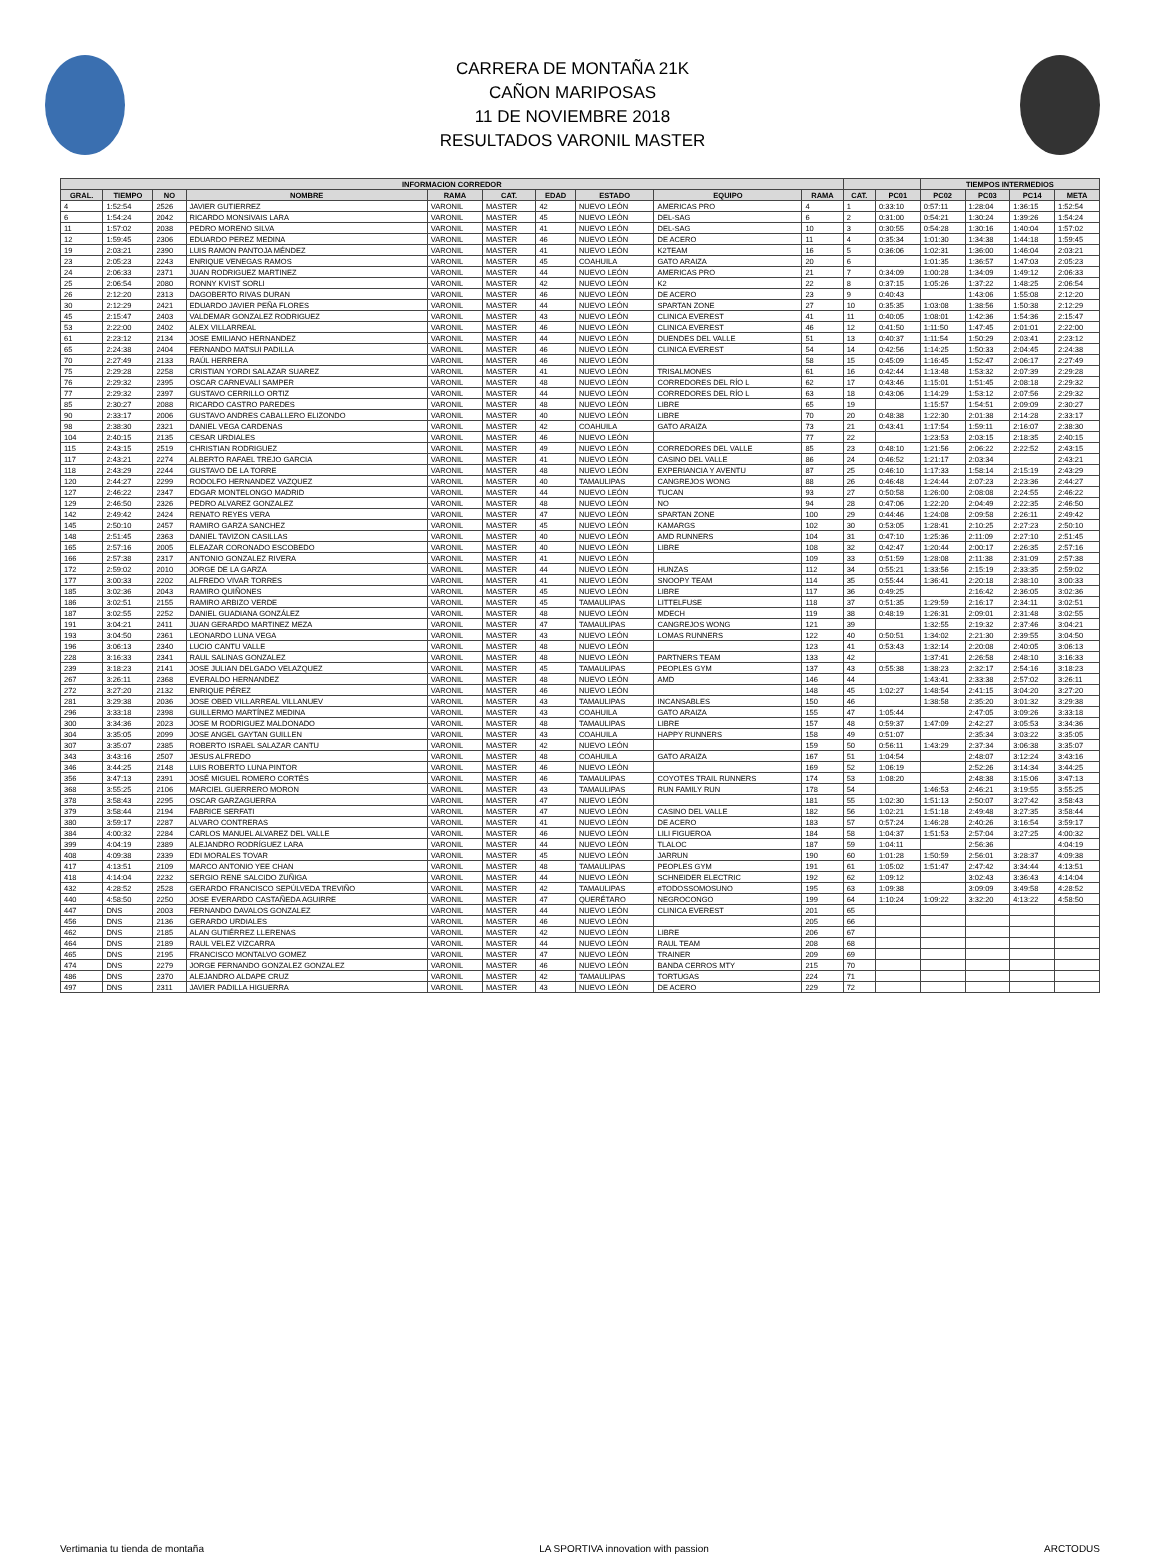CARRERA DE MONTAÑA 21K
CAÑON MARIPOSAS
11 DE NOVIEMBRE 2018
RESULTADOS VARONIL MASTER
| INFORMACION CORREDOR | | | | | | | | | | | | TIEMPOS INTERMEDIOS | | | |
| --- | --- | --- | --- | --- | --- | --- | --- | --- | --- | --- | --- | --- | --- | --- | --- |
| GRAL. | TIEMPO | NO | NOMBRE | RAMA | CAT. | EDAD | ESTADO | EQUIPO | RAMA | CAT. | PC01 | PC02 | PC03 | PC14 | META |
| 4 | 1:52:54 | 2526 | JAVIER GUTIERREZ | VARONIL | MASTER | 42 | NUEVO LEÓN | AMERICAS PRO | 4 | 1 | 0:33:10 | 0:57:11 | 1:28:04 | 1:36:15 | 1:52:54 |
| 6 | 1:54:24 | 2042 | RICARDO MONSIVAIS LARA | VARONIL | MASTER | 45 | NUEVO LEÓN | DEL-SAG | 6 | 2 | 0:31:00 | 0:54:21 | 1:30:24 | 1:39:26 | 1:54:24 |
| 11 | 1:57:02 | 2038 | PEDRO MORENO SILVA | VARONIL | MASTER | 41 | NUEVO LEÓN | DEL-SAG | 10 | 3 | 0:30:55 | 0:54:28 | 1:30:16 | 1:40:04 | 1:57:02 |
| 12 | 1:59:45 | 2306 | EDUARDO PEREZ MEDINA | VARONIL | MASTER | 46 | NUEVO LEÓN | DE ACERO | 11 | 4 | 0:35:34 | 1:01:30 | 1:34:38 | 1:44:18 | 1:59:45 |
| 19 | 2:03:21 | 2390 | LUIS RAMON PANTOJA MÉNDEZ | VARONIL | MASTER | 41 | NUEVO LEÓN | K2TEAM | 16 | 5 | 0:36:06 | 1:02:31 | 1:36:00 | 1:46:04 | 2:03:21 |
| 23 | 2:05:23 | 2243 | ENRIQUE VENEGAS RAMOS | VARONIL | MASTER | 45 | COAHUILA | GATO ARAIZA | 20 | 6 | | 1:01:35 | 1:36:57 | 1:47:03 | 2:05:23 |
| 24 | 2:06:33 | 2371 | JUAN RODRIGUEZ MARTINEZ | VARONIL | MASTER | 44 | NUEVO LEÓN | AMERICAS PRO | 21 | 7 | 0:34:09 | 1:00:28 | 1:34:09 | 1:49:12 | 2:06:33 |
| 25 | 2:06:54 | 2080 | RONNY KVIST SORLI | VARONIL | MASTER | 42 | NUEVO LEÓN | K2 | 22 | 8 | 0:37:15 | 1:05:26 | 1:37:22 | 1:48:25 | 2:06:54 |
| 26 | 2:12:20 | 2313 | DAGOBERTO RIVAS DURAN | VARONIL | MASTER | 46 | NUEVO LEÓN | DE ACERO | 23 | 9 | 0:40:43 | | 1:43:06 | 1:55:08 | 2:12:20 |
| 30 | 2:12:29 | 2421 | EDUARDO JAVIER PEÑA FLORES | VARONIL | MASTER | 44 | NUEVO LEÓN | SPARTAN ZONE | 27 | 10 | 0:35:35 | 1:03:08 | 1:38:56 | 1:50:38 | 2:12:29 |
| 45 | 2:15:47 | 2403 | VALDEMAR GONZALEZ RODRIGUEZ | VARONIL | MASTER | 43 | NUEVO LEÓN | CLINICA EVEREST | 41 | 11 | 0:40:05 | 1:08:01 | 1:42:36 | 1:54:36 | 2:15:47 |
| 53 | 2:22:00 | 2402 | ALEX VILLARREAL | VARONIL | MASTER | 46 | NUEVO LEÓN | CLINICA EVEREST | 46 | 12 | 0:41:50 | 1:11:50 | 1:47:45 | 2:01:01 | 2:22:00 |
| 61 | 2:23:12 | 2134 | JOSE EMILIANO HERNANDEZ | VARONIL | MASTER | 44 | NUEVO LEÓN | DUENDES DEL VALLE | 51 | 13 | 0:40:37 | 1:11:54 | 1:50:29 | 2:03:41 | 2:23:12 |
| 65 | 2:24:38 | 2404 | FERNANDO MATSUI PADILLA | VARONIL | MASTER | 46 | NUEVO LEÓN | CLINICA EVEREST | 54 | 14 | 0:42:56 | 1:14:25 | 1:50:33 | 2:04:45 | 2:24:38 |
| 70 | 2:27:49 | 2133 | RAÚL HERRERA | VARONIL | MASTER | 46 | NUEVO LEÓN | | 58 | 15 | 0:45:09 | 1:16:45 | 1:52:47 | 2:06:17 | 2:27:49 |
| 75 | 2:29:28 | 2258 | CRISTIAN YORDI SALAZAR SUAREZ | VARONIL | MASTER | 41 | NUEVO LEÓN | TRISALMONES | 61 | 16 | 0:42:44 | 1:13:48 | 1:53:32 | 2:07:39 | 2:29:28 |
| 76 | 2:29:32 | 2395 | OSCAR CARNEVALI SAMPER | VARONIL | MASTER | 48 | NUEVO LEÓN | CORREDORES DEL RÍO L | 62 | 17 | 0:43:46 | 1:15:01 | 1:51:45 | 2:08:18 | 2:29:32 |
| 77 | 2:29:32 | 2397 | GUSTAVO CERRILLO ORTIZ | VARONIL | MASTER | 44 | NUEVO LEÓN | CORREDORES DEL RÍO L | 63 | 18 | 0:43:06 | 1:14:29 | 1:53:12 | 2:07:56 | 2:29:32 |
| 85 | 2:30:27 | 2088 | RICARDO CASTRO PAREDES | VARONIL | MASTER | 48 | NUEVO LEÓN | LIBRE | 65 | 19 | | 1:15:57 | 1:54:51 | 2:09:09 | 2:30:27 |
| 90 | 2:33:17 | 2006 | GUSTAVO ANDRES CABALLERO ELIZONDO | VARONIL | MASTER | 40 | NUEVO LEÓN | LIBRE | 70 | 20 | 0:48:38 | 1:22:30 | 2:01:38 | 2:14:28 | 2:33:17 |
| 98 | 2:38:30 | 2321 | DANIEL VEGA CARDENAS | VARONIL | MASTER | 42 | COAHUILA | GATO ARAIZA | 73 | 21 | 0:43:41 | 1:17:54 | 1:59:11 | 2:16:07 | 2:38:30 |
| 104 | 2:40:15 | 2135 | CESAR URDIALES | VARONIL | MASTER | 46 | NUEVO LEÓN | | 77 | 22 | | 1:23:53 | 2:03:15 | 2:18:35 | 2:40:15 |
| 115 | 2:43:15 | 2519 | CHRISTIAN RODRIGUEZ | VARONIL | MASTER | 49 | NUEVO LEÓN | CORREDORES DEL VALLE | 85 | 23 | 0:48:10 | 1:21:56 | 2:06:22 | 2:22:52 | 2:43:15 |
| 117 | 2:43:21 | 2274 | ALBERTO RAFAEL TREJO GARCIA | VARONIL | MASTER | 41 | NUEVO LEÓN | CASINO DEL VALLE | 86 | 24 | 0:46:52 | 1:21:17 | 2:03:34 | | 2:43:21 |
| 118 | 2:43:29 | 2244 | GUSTAVO DE LA TORRE | VARONIL | MASTER | 48 | NUEVO LEÓN | EXPERIANCIA Y AVENTU | 87 | 25 | 0:46:10 | 1:17:33 | 1:58:14 | 2:15:19 | 2:43:29 |
| 120 | 2:44:27 | 2299 | RODOLFO HERNANDEZ VAZQUEZ | VARONIL | MASTER | 40 | TAMAULIPAS | CANGREJOS WONG | 88 | 26 | 0:46:48 | 1:24:44 | 2:07:23 | 2:23:36 | 2:44:27 |
| 127 | 2:46:22 | 2347 | EDGAR MONTELONGO MADRID | VARONIL | MASTER | 44 | NUEVO LEÓN | TUCAN | 93 | 27 | 0:50:58 | 1:26:00 | 2:08:08 | 2:24:55 | 2:46:22 |
| 129 | 2:46:50 | 2326 | PEDRO ALVAREZ GONZALEZ | VARONIL | MASTER | 48 | NUEVO LEÓN | NO | 94 | 28 | 0:47:06 | 1:22:20 | 2:04:49 | 2:22:35 | 2:46:50 |
| 142 | 2:49:42 | 2424 | RENATO REYES VERA | VARONIL | MASTER | 47 | NUEVO LEÓN | SPARTAN ZONE | 100 | 29 | 0:44:46 | 1:24:08 | 2:09:58 | 2:26:11 | 2:49:42 |
| 145 | 2:50:10 | 2457 | RAMIRO GARZA SANCHEZ | VARONIL | MASTER | 45 | NUEVO LEÓN | KAMARGS | 102 | 30 | 0:53:05 | 1:28:41 | 2:10:25 | 2:27:23 | 2:50:10 |
| 148 | 2:51:45 | 2363 | DANIEL TAVIZON CASILLAS | VARONIL | MASTER | 40 | NUEVO LEÓN | AMD RUNNERS | 104 | 31 | 0:47:10 | 1:25:36 | 2:11:09 | 2:27:10 | 2:51:45 |
| 165 | 2:57:16 | 2005 | ELEAZAR CORONADO ESCOBEDO | VARONIL | MASTER | 40 | NUEVO LEÓN | LIBRE | 108 | 32 | 0:42:47 | 1:20:44 | 2:00:17 | 2:26:35 | 2:57:16 |
| 166 | 2:57:38 | 2317 | ANTONIO GONZALEZ RIVERA | VARONIL | MASTER | 41 | NUEVO LEÓN | | 109 | 33 | 0:51:59 | 1:28:08 | 2:11:38 | 2:31:09 | 2:57:38 |
| 172 | 2:59:02 | 2010 | JORGE DE LA GARZA | VARONIL | MASTER | 44 | NUEVO LEÓN | HUNZAS | 112 | 34 | 0:55:21 | 1:33:56 | 2:15:19 | 2:33:35 | 2:59:02 |
| 177 | 3:00:33 | 2202 | ALFREDO VIVAR TORRES | VARONIL | MASTER | 41 | NUEVO LEÓN | SNOOPY TEAM | 114 | 35 | 0:55:44 | 1:36:41 | 2:20:18 | 2:38:10 | 3:00:33 |
| 185 | 3:02:36 | 2043 | RAMIRO QUIÑONES | VARONIL | MASTER | 45 | NUEVO LEÓN | LIBRE | 117 | 36 | 0:49:25 | | 2:16:42 | 2:36:05 | 3:02:36 |
| 186 | 3:02:51 | 2155 | RAMIRO ARBIZO VERDE | VARONIL | MASTER | 45 | TAMAULIPAS | LITTELFUSE | 118 | 37 | 0:51:35 | 1:29:59 | 2:16:17 | 2:34:11 | 3:02:51 |
| 187 | 3:02:55 | 2252 | DANIEL GUADIANA GONZÁLEZ | VARONIL | MASTER | 48 | NUEVO LEÓN | MDECH | 119 | 38 | 0:48:19 | 1:26:31 | 2:09:01 | 2:31:48 | 3:02:55 |
| 191 | 3:04:21 | 2411 | JUAN GERARDO MARTINEZ MEZA | VARONIL | MASTER | 47 | TAMAULIPAS | CANGREJOS WONG | 121 | 39 | | 1:32:55 | 2:19:32 | 2:37:46 | 3:04:21 |
| 193 | 3:04:50 | 2361 | LEONARDO LUNA VEGA | VARONIL | MASTER | 43 | NUEVO LEÓN | LOMAS RUNNERS | 122 | 40 | 0:50:51 | 1:34:02 | 2:21:30 | 2:39:55 | 3:04:50 |
| 196 | 3:06:13 | 2340 | LUCIO CANTU VALLE | VARONIL | MASTER | 48 | NUEVO LEÓN | | 123 | 41 | 0:53:43 | 1:32:14 | 2:20:08 | 2:40:05 | 3:06:13 |
| 228 | 3:16:33 | 2341 | RAUL SALINAS GONZALEZ | VARONIL | MASTER | 48 | NUEVO LEÓN | PARTNERS TEAM | 133 | 42 | | 1:37:41 | 2:26:58 | 2:48:10 | 3:16:33 |
| 239 | 3:18:23 | 2141 | JOSE JULIAN DELGADO VELAZQUEZ | VARONIL | MASTER | 45 | TAMAULIPAS | PEOPLES GYM | 137 | 43 | 0:55:38 | 1:38:23 | 2:32:17 | 2:54:16 | 3:18:23 |
| 267 | 3:26:11 | 2368 | EVERALDO HERNANDEZ | VARONIL | MASTER | 48 | NUEVO LEÓN | AMD | 146 | 44 | | 1:43:41 | 2:33:38 | 2:57:02 | 3:26:11 |
| 272 | 3:27:20 | 2132 | ENRIQUE PÉREZ | VARONIL | MASTER | 46 | NUEVO LEÓN | | 148 | 45 | 1:02:27 | 1:48:54 | 2:41:15 | 3:04:20 | 3:27:20 |
| 281 | 3:29:38 | 2036 | JOSE OBED VILLARREAL VILLANUEV | VARONIL | MASTER | 43 | TAMAULIPAS | INCANSABLES | 150 | 46 | | 1:38:58 | 2:35:20 | 3:01:32 | 3:29:38 |
| 296 | 3:33:18 | 2398 | GUILLERMO MARTÍNEZ MEDINA | VARONIL | MASTER | 43 | COAHUILA | GATO ARAIZA | 155 | 47 | 1:05:44 | | 2:47:05 | 3:09:26 | 3:33:18 |
| 300 | 3:34:36 | 2023 | JOSE M RODRIGUEZ MALDONADO | VARONIL | MASTER | 48 | TAMAULIPAS | LIBRE | 157 | 48 | 0:59:37 | 1:47:09 | 2:42:27 | 3:05:53 | 3:34:36 |
| 304 | 3:35:05 | 2099 | JOSE ANGEL GAYTAN GUILLEN | VARONIL | MASTER | 43 | COAHUILA | HAPPY RUNNERS | 158 | 49 | 0:51:07 | | 2:35:34 | 3:03:22 | 3:35:05 |
| 307 | 3:35:07 | 2385 | ROBERTO ISRAEL SALAZAR CANTU | VARONIL | MASTER | 42 | NUEVO LEÓN | | 159 | 50 | 0:56:11 | 1:43:29 | 2:37:34 | 3:06:38 | 3:35:07 |
| 343 | 3:43:16 | 2507 | JESUS ALFREDO | VARONIL | MASTER | 48 | COAHUILA | GATO ARAIZA | 167 | 51 | 1:04:54 | | 2:48:07 | 3:12:24 | 3:43:16 |
| 346 | 3:44:25 | 2148 | LUIS ROBERTO LUNA PINTOR | VARONIL | MASTER | 46 | NUEVO LEÓN | | 169 | 52 | 1:06:19 | | 2:52:26 | 3:14:34 | 3:44:25 |
| 356 | 3:47:13 | 2391 | JOSÉ MIGUEL ROMERO CORTÉS | VARONIL | MASTER | 46 | TAMAULIPAS | COYOTES TRAIL RUNNERS | 174 | 53 | 1:08:20 | | 2:48:38 | 3:15:06 | 3:47:13 |
| 368 | 3:55:25 | 2106 | MARCIEL GUERRERO MORON | VARONIL | MASTER | 43 | TAMAULIPAS | RUN FAMILY RUN | 178 | 54 | | 1:46:53 | 2:46:21 | 3:19:55 | 3:55:25 |
| 378 | 3:58:43 | 2295 | OSCAR GARZAGUERRA | VARONIL | MASTER | 47 | NUEVO LEÓN | | 181 | 55 | 1:02:30 | 1:51:13 | 2:50:07 | 3:27:42 | 3:58:43 |
| 379 | 3:58:44 | 2194 | FABRICE SERFATI | VARONIL | MASTER | 47 | NUEVO LEÓN | CASINO DEL VALLE | 182 | 56 | 1:02:21 | 1:51:18 | 2:49:48 | 3:27:35 | 3:58:44 |
| 380 | 3:59:17 | 2287 | ALVARO CONTRERAS | VARONIL | MASTER | 41 | NUEVO LEÓN | DE ACERO | 183 | 57 | 0:57:24 | 1:46:28 | 2:40:26 | 3:16:54 | 3:59:17 |
| 384 | 4:00:32 | 2284 | CARLOS MANUEL ALVAREZ DEL VALLE | VARONIL | MASTER | 46 | NUEVO LEÓN | LILI FIGUEROA | 184 | 58 | 1:04:37 | 1:51:53 | 2:57:04 | 3:27:25 | 4:00:32 |
| 399 | 4:04:19 | 2389 | ALEJANDRO RODRÍGUEZ LARA | VARONIL | MASTER | 44 | NUEVO LEÓN | TLALOC | 187 | 59 | 1:04:11 | | 2:56:36 | | 4:04:19 |
| 408 | 4:09:38 | 2339 | EDI MORALES TOVAR | VARONIL | MASTER | 45 | NUEVO LEÓN | JARRUN | 190 | 60 | 1:01:28 | 1:50:59 | 2:56:01 | 3:28:37 | 4:09:38 |
| 417 | 4:13:51 | 2109 | MARCO ANTONIO YEE CHAN | VARONIL | MASTER | 48 | TAMAULIPAS | PEOPLES GYM | 191 | 61 | 1:05:02 | 1:51:47 | 2:47:42 | 3:34:44 | 4:13:51 |
| 418 | 4:14:04 | 2232 | SERGIO RENE SALCIDO ZUÑIGA | VARONIL | MASTER | 44 | NUEVO LEÓN | SCHNEIDER ELECTRIC | 192 | 62 | 1:09:12 | | 3:02:43 | 3:36:43 | 4:14:04 |
| 432 | 4:28:52 | 2528 | GERARDO FRANCISCO SEPÚLVEDA TREVIÑO | VARONIL | MASTER | 42 | TAMAULIPAS | #TODOSSOMOSUNO | 195 | 63 | 1:09:38 | | 3:09:09 | 3:49:58 | 4:28:52 |
| 440 | 4:58:50 | 2250 | JOSE EVERARDO CASTAÑEDA AGUIRRE | VARONIL | MASTER | 47 | QUERÉTARO | NEGROCONGO | 199 | 64 | 1:10:24 | 1:09:22 | 3:32:20 | 4:13:22 | 4:58:50 |
| 447 | DNS | 2003 | FERNANDO DAVALOS GONZALEZ | VARONIL | MASTER | 44 | NUEVO LEÓN | CLINICA EVEREST | 201 | 65 | | | | | |
| 456 | DNS | 2136 | GERARDO URDIALES | VARONIL | MASTER | 46 | NUEVO LEÓN | | 205 | 66 | | | | | |
| 462 | DNS | 2185 | ALAN GUTIÉRREZ LLERENAS | VARONIL | MASTER | 42 | NUEVO LEÓN | LIBRE | 206 | 67 | | | | | |
| 464 | DNS | 2189 | RAUL VELEZ VIZCARRA | VARONIL | MASTER | 44 | NUEVO LEÓN | RAUL TEAM | 208 | 68 | | | | | |
| 465 | DNS | 2195 | FRANCISCO MONTALVO GOMEZ | VARONIL | MASTER | 47 | NUEVO LEÓN | TRAINER | 209 | 69 | | | | | |
| 474 | DNS | 2279 | JORGE FERNANDO GONZALEZ GONZALEZ | VARONIL | MASTER | 46 | NUEVO LEÓN | BANDA CERROS MTY | 215 | 70 | | | | | |
| 486 | DNS | 2370 | ALEJANDRO ALDAPE CRUZ | VARONIL | MASTER | 42 | TAMAULIPAS | TORTUGAS | 224 | 71 | | | | | |
| 497 | DNS | 2311 | JAVIER PADILLA HIGUERRA | VARONIL | MASTER | 43 | NUEVO LEÓN | DE ACERO | 229 | 72 | | | | | |
Vertimania tu tienda de montaña
LA SPORTIVA innovation with passion
ARCTODUS